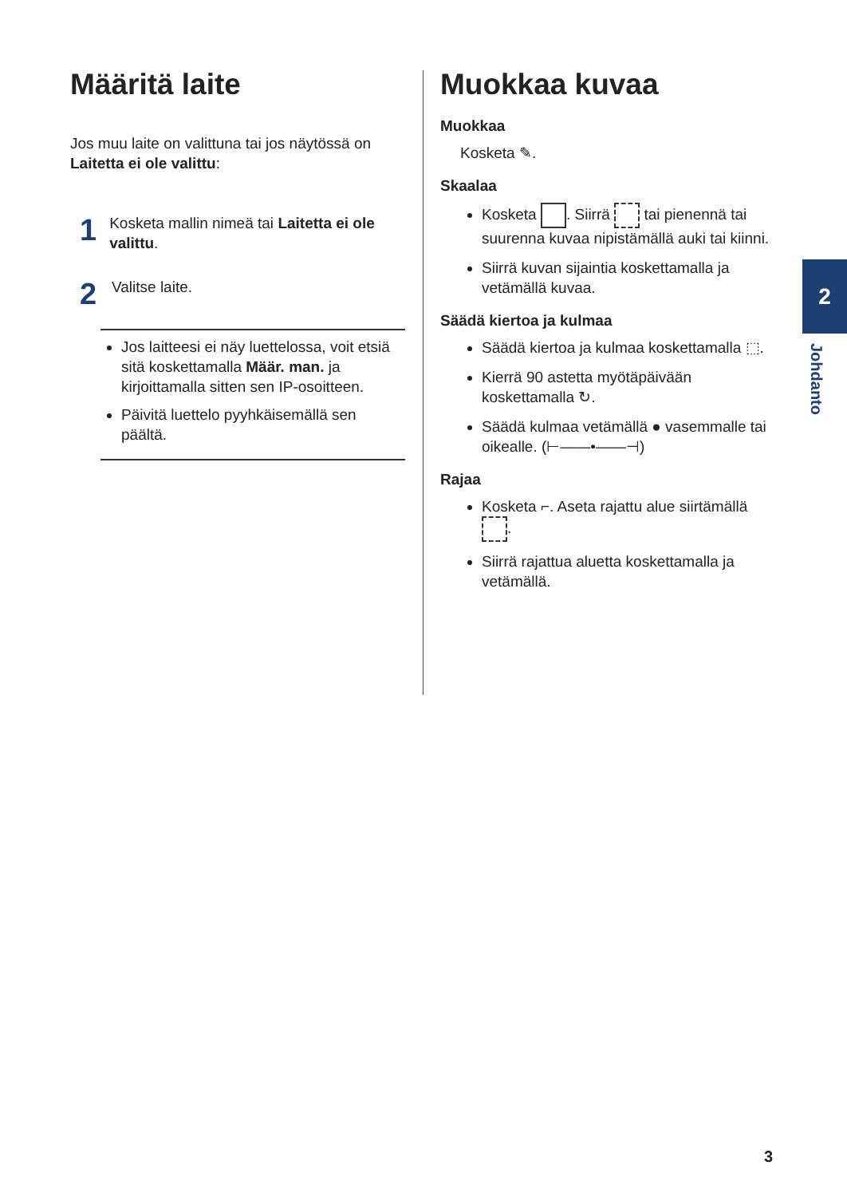Määritä laite
Jos muu laite on valittuna tai jos näytössä on Laitetta ei ole valittu:
1
Kosketa mallin nimeä tai Laitetta ei ole valittu.
2
Valitse laite.
Jos laitteesi ei näy luettelossa, voit etsiä sitä koskettamalla Määr. man. ja kirjoittamalla sitten sen IP-osoitteen.
Päivitä luettelo pyyhkäisemällä sen päältä.
Muokkaa kuvaa
Muokkaa
Kosketa ✎.
Skaalaa
Kosketa . Siirrä tai pienennä tai suurenna kuvaa nipistämällä auki tai kiinni.
Siirrä kuvan sijaintia koskettamalla ja vetämällä kuvaa.
Säädä kiertoa ja kulmaa
Säädä kiertoa ja kulmaa koskettamalla ⬚.
Kierrä 90 astetta myötäpäivään koskettamalla ↻.
Säädä kulmaa vetämällä ● vasemmalle tai oikealle. (⊢——•——⊣)
Rajaa
Kosketa ⌐. Aseta rajattu alue siirtämällä .
Siirrä rajattua aluetta koskettamalla ja vetämällä.
2
Johdanto
3